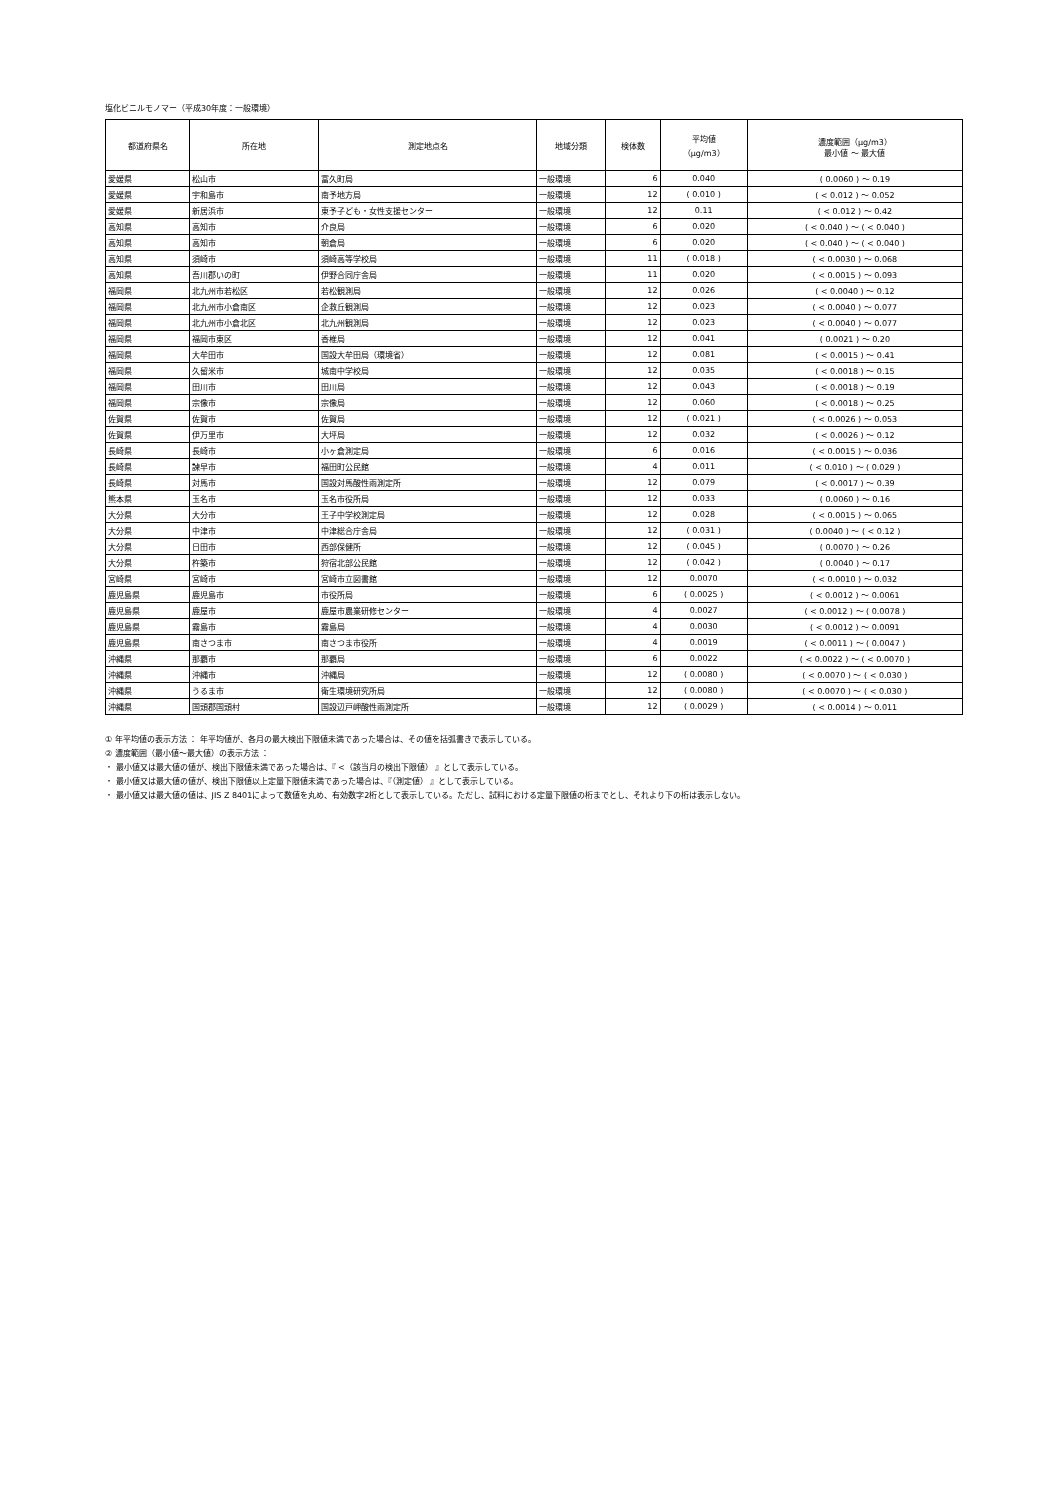塩化ビニルモノマー（平成30年度：一般環境）
| 都道府県名 | 所在地 | 測定地点名 | 地域分類 | 検体数 | 平均値 （μg/m3） | 濃度範囲（μg/m3） 最小値 〜 最大値 |
| --- | --- | --- | --- | --- | --- | --- |
| 愛媛県 | 松山市 | 富久町局 | 一般環境 | 6 | 0.040 | ( 0.0060 ) 〜 0.19 |
| 愛媛県 | 宇和島市 | 南予地方局 | 一般環境 | 12 | ( 0.010 ) | ( < 0.012 ) 〜 0.052 |
| 愛媛県 | 新居浜市 | 東予子ども・女性支援センター | 一般環境 | 12 | 0.11 | ( < 0.012 ) 〜 0.42 |
| 高知県 | 高知市 | 介良局 | 一般環境 | 6 | 0.020 | ( < 0.040 ) 〜 ( < 0.040 ) |
| 高知県 | 高知市 | 朝倉局 | 一般環境 | 6 | 0.020 | ( < 0.040 ) 〜 ( < 0.040 ) |
| 高知県 | 須崎市 | 須崎高等学校局 | 一般環境 | 11 | ( 0.018 ) | ( < 0.0030 ) 〜 0.068 |
| 高知県 | 吾川郡いの町 | 伊野合同庁舎局 | 一般環境 | 11 | 0.020 | ( < 0.0015 ) 〜 0.093 |
| 福岡県 | 北九州市若松区 | 若松観測局 | 一般環境 | 12 | 0.026 | ( < 0.0040 ) 〜 0.12 |
| 福岡県 | 北九州市小倉南区 | 企救丘観測局 | 一般環境 | 12 | 0.023 | ( < 0.0040 ) 〜 0.077 |
| 福岡県 | 北九州市小倉北区 | 北九州観測局 | 一般環境 | 12 | 0.023 | ( < 0.0040 ) 〜 0.077 |
| 福岡県 | 福岡市東区 | 香椎局 | 一般環境 | 12 | 0.041 | ( 0.0021 ) 〜 0.20 |
| 福岡県 | 大牟田市 | 国設大牟田局（環境省） | 一般環境 | 12 | 0.081 | ( < 0.0015 ) 〜 0.41 |
| 福岡県 | 久留米市 | 城南中学校局 | 一般環境 | 12 | 0.035 | ( < 0.0018 ) 〜 0.15 |
| 福岡県 | 田川市 | 田川局 | 一般環境 | 12 | 0.043 | ( < 0.0018 ) 〜 0.19 |
| 福岡県 | 宗像市 | 宗像局 | 一般環境 | 12 | 0.060 | ( < 0.0018 ) 〜 0.25 |
| 佐賀県 | 佐賀市 | 佐賀局 | 一般環境 | 12 | ( 0.021 ) | ( < 0.0026 ) 〜 0.053 |
| 佐賀県 | 伊万里市 | 大坪局 | 一般環境 | 12 | 0.032 | ( < 0.0026 ) 〜 0.12 |
| 長崎県 | 長崎市 | 小ヶ倉測定局 | 一般環境 | 6 | 0.016 | ( < 0.0015 ) 〜 0.036 |
| 長崎県 | 諫早市 | 福田町公民館 | 一般環境 | 4 | 0.011 | ( < 0.010 ) 〜 ( 0.029 ) |
| 長崎県 | 対馬市 | 国設対馬酸性雨測定所 | 一般環境 | 12 | 0.079 | ( < 0.0017 ) 〜 0.39 |
| 熊本県 | 玉名市 | 玉名市役所局 | 一般環境 | 12 | 0.033 | ( 0.0060 ) 〜 0.16 |
| 大分県 | 大分市 | 王子中学校測定局 | 一般環境 | 12 | 0.028 | ( < 0.0015 ) 〜 0.065 |
| 大分県 | 中津市 | 中津総合庁舎局 | 一般環境 | 12 | ( 0.031 ) | ( 0.0040 ) 〜 ( < 0.12 ) |
| 大分県 | 日田市 | 西部保健所 | 一般環境 | 12 | ( 0.045 ) | ( 0.0070 ) 〜 0.26 |
| 大分県 | 杵築市 | 狩宿北部公民館 | 一般環境 | 12 | ( 0.042 ) | ( 0.0040 ) 〜 0.17 |
| 宮崎県 | 宮崎市 | 宮崎市立図書館 | 一般環境 | 12 | 0.0070 | ( < 0.0010 ) 〜 0.032 |
| 鹿児島県 | 鹿児島市 | 市役所局 | 一般環境 | 6 | ( 0.0025 ) | ( < 0.0012 ) 〜 0.0061 |
| 鹿児島県 | 鹿屋市 | 鹿屋市農業研修センター | 一般環境 | 4 | 0.0027 | ( < 0.0012 ) 〜 ( 0.0078 ) |
| 鹿児島県 | 霧島市 | 霧島局 | 一般環境 | 4 | 0.0030 | ( < 0.0012 ) 〜 0.0091 |
| 鹿児島県 | 南さつま市 | 南さつま市役所 | 一般環境 | 4 | 0.0019 | ( < 0.0011 ) 〜 ( 0.0047 ) |
| 沖縄県 | 那覇市 | 那覇局 | 一般環境 | 6 | 0.0022 | ( < 0.0022 ) 〜 ( < 0.0070 ) |
| 沖縄県 | 沖縄市 | 沖縄局 | 一般環境 | 12 | ( 0.0080 ) | ( < 0.0070 ) 〜 ( < 0.030 ) |
| 沖縄県 | うるま市 | 衛生環境研究所局 | 一般環境 | 12 | ( 0.0080 ) | ( < 0.0070 ) 〜 ( < 0.030 ) |
| 沖縄県 | 国頭郡国頭村 | 国設辺戸岬酸性雨測定所 | 一般環境 | 12 | ( 0.0029 ) | ( < 0.0014 ) 〜 0.011 |
① 年平均値の表示方法 ： 年平均値が、各月の最大検出下限値未満であった場合は、その値を括弧書きで表示している。
② 濃度範囲（最小値〜最大値）の表示方法 ：
・ 最小値又は最大値の値が、検出下限値未満であった場合は、『 <（該当月の検出下限値） 』として表示している。
・ 最小値又は最大値の値が、検出下限値以上定量下限値未満であった場合は、『（測定値） 』として表示している。
・ 最小値又は最大値の値は、JIS Z 8401によって数値を丸め、有効数字2桁として表示している。ただし、試料における定量下限値の桁までとし、それより下の桁は表示しない。